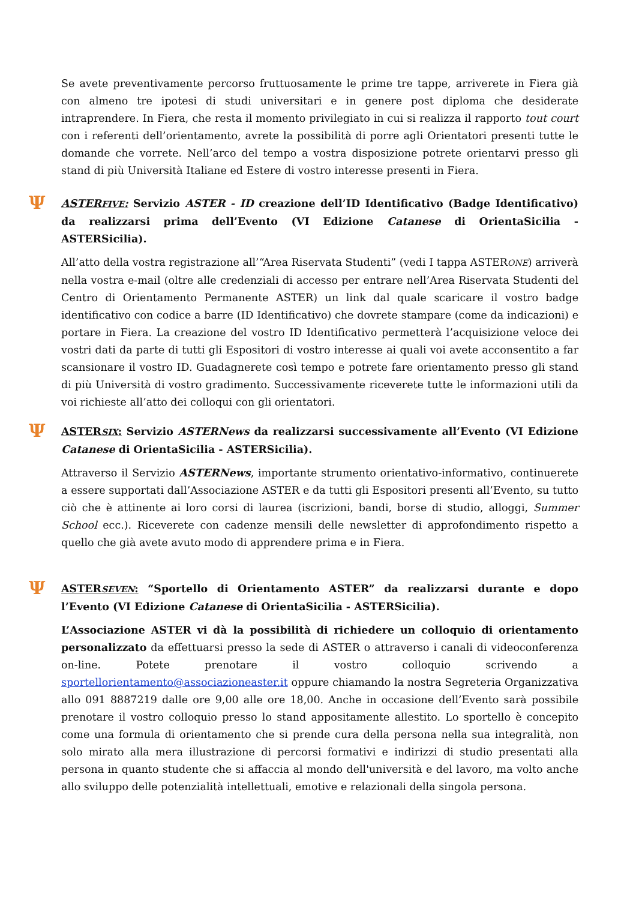Se avete preventivamente percorso fruttuosamente le prime tre tappe, arriverete in Fiera già con almeno tre ipotesi di studi universitari e in genere post diploma che desiderate intraprendere. In Fiera, che resta il momento privilegiato in cui si realizza il rapporto tout court con i referenti dell’orientamento, avrete la possibilità di porre agli Orientatori presenti tutte le domande che vorrete. Nell’arco del tempo a vostra disposizione potrete orientarvi presso gli stand di più Università Italiane ed Estere di vostro interesse presenti in Fiera.
Ψ ASTERFIVE: Servizio ASTER - ID creazione dell’ID Identificativo (Badge Identificativo) da realizzarsi prima dell’Evento (VI Edizione Catanese di OrientaSicilia - ASTERSicilia).
All’atto della vostra registrazione all’“Area Riservata Studenti” (vedi I tappa ASTERONE) arriverà nella vostra e-mail (oltre alle credenziali di accesso per entrare nell’Area Riservata Studenti del Centro di Orientamento Permanente ASTER) un link dal quale scaricare il vostro badge identificativo con codice a barre (ID Identificativo) che dovrete stampare (come da indicazioni) e portare in Fiera. La creazione del vostro ID Identificativo permetterà l’acquisizione veloce dei vostri dati da parte di tutti gli Espositori di vostro interesse ai quali voi avete acconsentito a far scansionare il vostro ID. Guadagnerete così tempo e potrete fare orientamento presso gli stand di più Università di vostro gradimento. Successivamente riceverete tutte le informazioni utili da voi richieste all’atto dei colloqui con gli orientatori.
Ψ ASTERSIX: Servizio ASTERNews da realizzarsi successivamente all’Evento (VI Edizione Catanese di OrientaSicilia - ASTERSicilia).
Attraverso il Servizio ASTERNews, importante strumento orientativo-informativo, continuerete a essere supportati dall’Associazione ASTER e da tutti gli Espositori presenti all’Evento, su tutto ciò che è attinente ai loro corsi di laurea (iscrizioni, bandi, borse di studio, alloggi, Summer School ecc.). Riceverete con cadenze mensili delle newsletter di approfondimento rispetto a quello che già avete avuto modo di apprendere prima e in Fiera.
Ψ ASTERSEVEN: “Sportello di Orientamento ASTER” da realizzarsi durante e dopo l’Evento (VI Edizione Catanese di OrientaSicilia - ASTERSicilia).
L’Associazione ASTER vi dà la possibilità di richiedere un colloquio di orientamento personalizzato da effettuarsi presso la sede di ASTER o attraverso i canali di videoconferenza on-line. Potete prenotare il vostro colloquio scrivendo a sportellorientamento@associazioneaster.it oppure chiamando la nostra Segreteria Organizzativa allo 091 8887219 dalle ore 9,00 alle ore 18,00. Anche in occasione dell’Evento sarà possibile prenotare il vostro colloquio presso lo stand appositamente allestito. Lo sportello è concepito come una formula di orientamento che si prende cura della persona nella sua integralità, non solo mirato alla mera illustrazione di percorsi formativi e indirizzi di studio presentati alla persona in quanto studente che si affaccia al mondo dell'università e del lavoro, ma volto anche allo sviluppo delle potenzialità intellettuali, emotive e relazionali della singola persona.